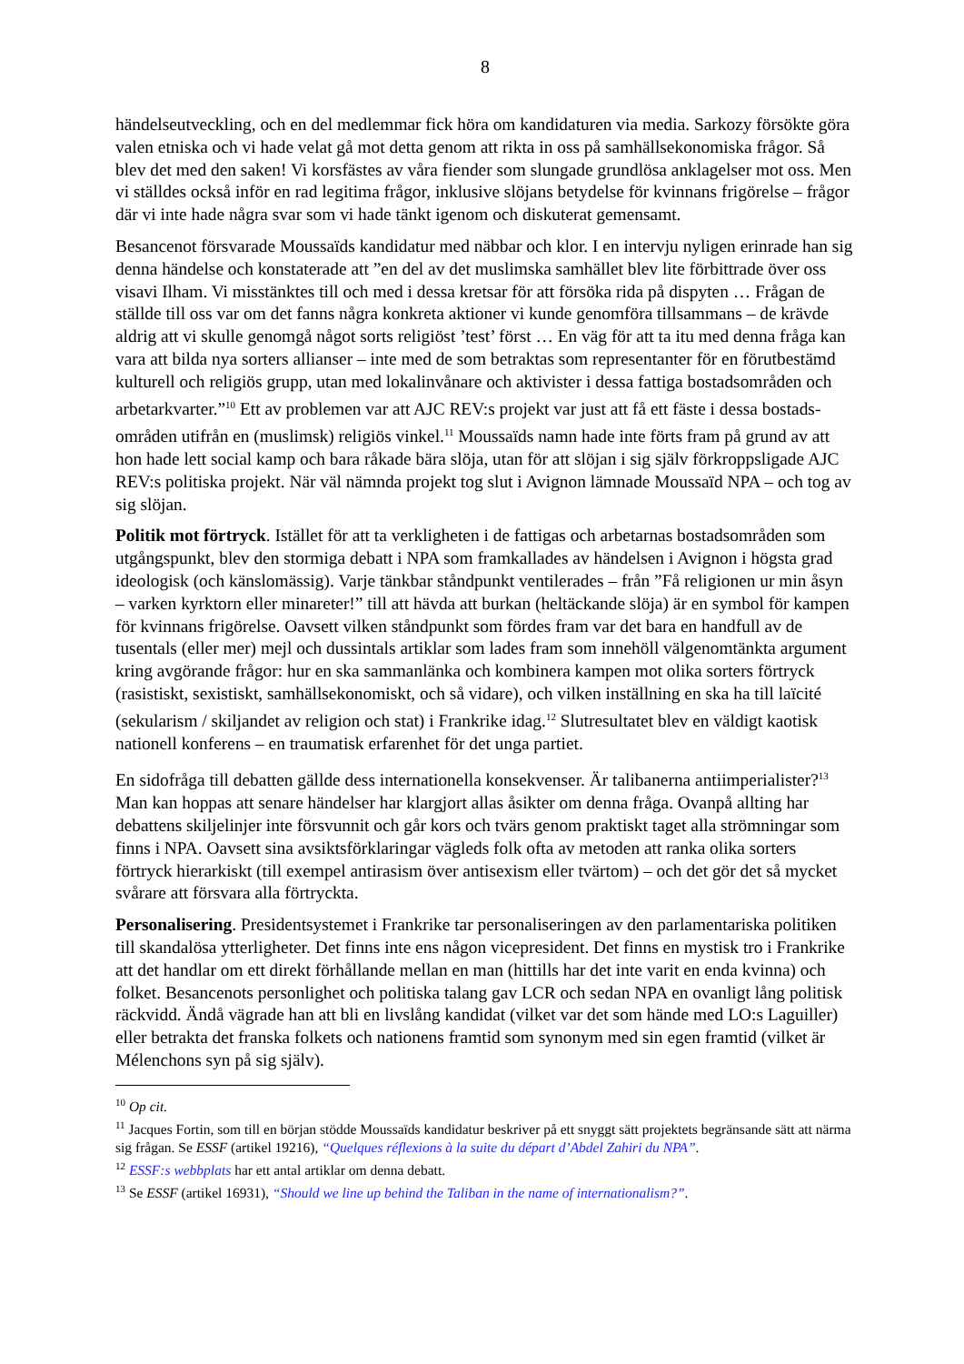8
händelseutveckling, och en del medlemmar fick höra om kandidaturen via media. Sarkozy försökte göra valen etniska och vi hade velat gå mot detta genom att rikta in oss på samhälls­ekonomiska frågor. Så blev det med den saken! Vi korsfästes av våra fiender som slungade grundlösa anklagelser mot oss. Men vi ställdes också inför en rad legitima frågor, inklusive slöjans betydelse för kvinnans frigörelse – frågor där vi inte hade några svar som vi hade tänkt igenom och diskuterat gemensamt.
Besancenot försvarade Moussaïds kandidatur med näbbar och klor. I en intervju nyligen erinrade han sig denna händelse och konstaterade att ”en del av det muslimska samhället blev lite förbittrade över oss visavi Ilham. Vi misstänktes till och med i dessa kretsar för att försöka rida på dispyten … Frågan de ställde till oss var om det fanns några konkreta aktioner vi kunde genomföra tillsammans – de krävde aldrig att vi skulle genomgå något sorts religiöst ’test’ först … En väg för att ta itu med denna fråga kan vara att bilda nya sorters allianser – inte med de som betraktas som representanter för en förutbestämd kulturell och religiös grupp, utan med lokalinvånare och aktivister i dessa fattiga bostadsområden och arbetar­kvarter.”<sup>10</sup> Ett av problemen var att AJC REV:s projekt var just att få ett fäste i dessa bostads­områden utifrån en (muslimsk) religiös vinkel.<sup>11</sup> Moussaïds namn hade inte förts fram på grund av att hon hade lett social kamp och bara råkade bära slöja, utan för att slöjan i sig själv förkroppsligade AJC REV:s politiska projekt. När väl nämnda projekt tog slut i Avignon lämnade Moussaïd NPA – och tog av sig slöjan.
Politik mot förtryck. Istället för att ta verkligheten i de fattigas och arbetarnas bostads­områden som utgångspunkt, blev den stormiga debatt i NPA som framkallades av händelsen i Avignon i högsta grad ideologisk (och känslomässig). Varje tänkbar ståndpunkt ventilerades – från ”Få religionen ur min åsyn – varken kyrktorn eller minareter!” till att hävda att burkan (heltäckande slöja) är en symbol för kampen för kvinnans frigörelse. Oavsett vilken stånd­punkt som fördes fram var det bara en handfull av de tusentals (eller mer) mejl och dussintals artiklar som lades fram som innehöll välgenomtänkta argument kring avgörande frågor: hur en ska sammanlänka och kombinera kampen mot olika sorters förtryck (rasistiskt, sexistiskt, samhällsekonomiskt, och så vidare), och vilken inställning en ska ha till laïcité (sekularism / skiljandet av religion och stat) i Frankrike idag.<sup>12</sup> Slutresultatet blev en väldigt kaotisk nationell konferens – en traumatisk erfarenhet för det unga partiet.
En sidofråga till debatten gällde dess internationella konsekvenser. Är talibanerna anti­imperialister?<sup>13</sup> Man kan hoppas att senare händelser har klargjort allas åsikter om denna fråga. Ovanpå allting har debattens skiljelinjer inte försvunnit och går kors och tvärs genom praktiskt taget alla strömningar som finns i NPA. Oavsett sina avsiktsförklaringar vägleds folk ofta av metoden att ranka olika sorters förtryck hierarkiskt (till exempel antirasism över antisexism eller tvärtom) – och det gör det så mycket svårare att försvara alla förtryckta.
Personalisering. Presidentsystemet i Frankrike tar personaliseringen av den parlamentariska politiken till skandalösa ytterligheter. Det finns inte ens någon vicepresident. Det finns en mystisk tro i Frankrike att det handlar om ett direkt förhållande mellan en man (hittills har det inte varit en enda kvinna) och folket. Besancenots personlighet och politiska talang gav LCR och sedan NPA en ovanligt lång politisk räckvidd. Ändå vägrade han att bli en livslång kandidat (vilket var det som hände med LO:s Laguiller) eller betrakta det franska folkets och nationens framtid som synonym med sin egen framtid (vilket är Mélenchons syn på sig själv).
<sup>10</sup> Op cit.
<sup>11</sup> Jacques Fortin, som till en början stödde Moussaïds kandidatur beskriver på ett snyggt sätt projektets begränsande sätt att närma sig frågan. Se ESSF (artikel 19216), “Quelques réflexions à la suite du départ d’Abdel Zahiri du NPA”.
<sup>12</sup> ESSF:s webbplats har ett antal artiklar om denna debatt.
<sup>13</sup> Se ESSF (artikel 16931), “Should we line up behind the Taliban in the name of internationalism?”.